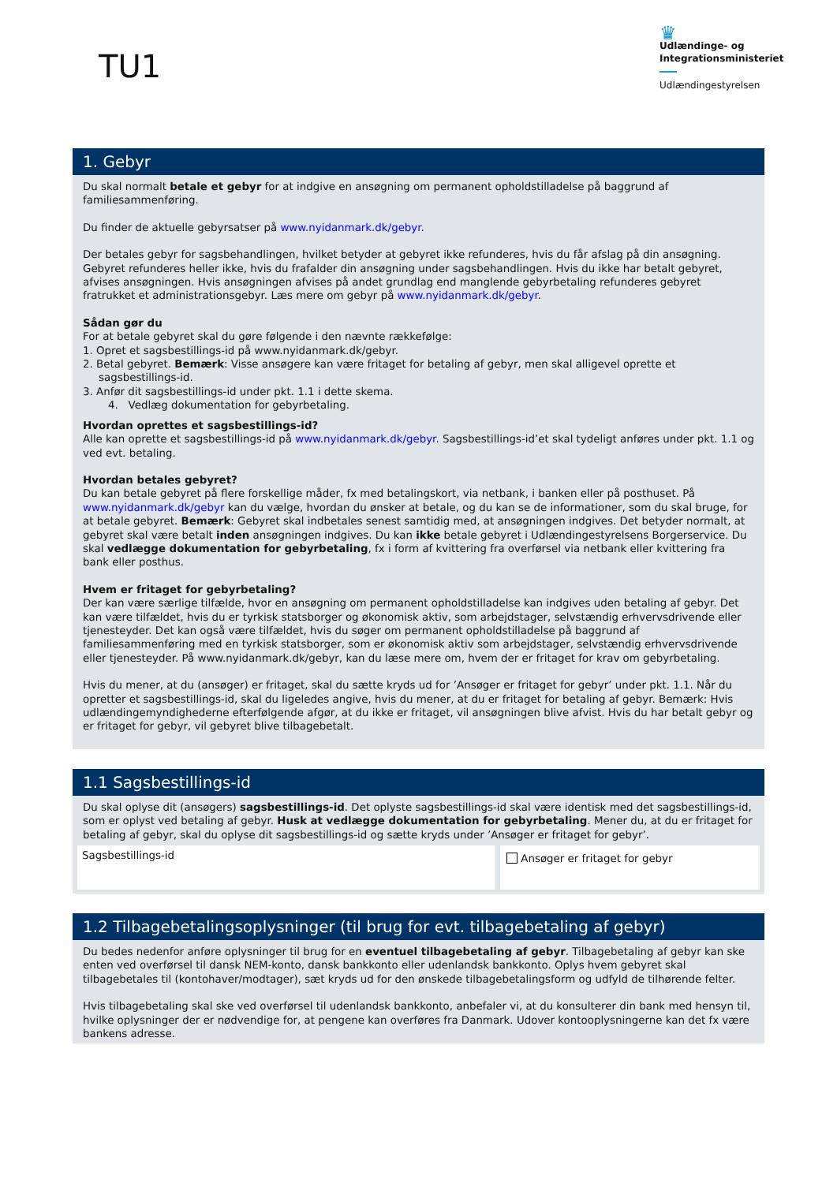TU1
♛
Udlændinge- og
Integrationsministeriet
Udlændingestyrelsen
1. Gebyr
Du skal normalt betale et gebyr for at indgive en ansøgning om permanent opholdstilladelse på baggrund af familiesammenføring.
Du finder de aktuelle gebyrsatser på www.nyidanmark.dk/gebyr.
Der betales gebyr for sagsbehandlingen, hvilket betyder at gebyret ikke refunderes, hvis du får afslag på din ansøgning. Gebyret refunderes heller ikke, hvis du frafalder din ansøgning under sagsbehandlingen. Hvis du ikke har betalt gebyret, afvises ansøgningen. Hvis ansøgningen afvises på andet grundlag end manglende gebyrbetaling refunderes gebyret fratrukket et administrationsgebyr. Læs mere om gebyr på www.nyidanmark.dk/gebyr.
Sådan gør du
For at betale gebyret skal du gøre følgende i den nævnte rækkefølge:
1. Opret et sagsbestillings-id på www.nyidanmark.dk/gebyr.
2. Betal gebyret. Bemærk: Visse ansøgere kan være fritaget for betaling af gebyr, men skal alligevel oprette et sagsbestillings-id.
3. Anfør dit sagsbestillings-id under pkt. 1.1 i dette skema.
4. Vedlæg dokumentation for gebyrbetaling.
Hvordan oprettes et sagsbestillings-id?
Alle kan oprette et sagsbestillings-id på www.nyidanmark.dk/gebyr. Sagsbestillings-id’et skal tydeligt anføres under pkt. 1.1 og ved evt. betaling.
Hvordan betales gebyret?
Du kan betale gebyret på flere forskellige måder, fx med betalingskort, via netbank, i banken eller på posthuset. På www.nyidanmark.dk/gebyr kan du vælge, hvordan du ønsker at betale, og du kan se de informationer, som du skal bruge, for at betale gebyret. Bemærk: Gebyret skal indbetales senest samtidig med, at ansøgningen indgives. Det betyder normalt, at gebyret skal være betalt inden ansøgningen indgives. Du kan ikke betale gebyret i Udlændingestyrelsens Borgerservice. Du skal vedlægge dokumentation for gebyrbetaling, fx i form af kvittering fra overførsel via netbank eller kvittering fra bank eller posthus.
Hvem er fritaget for gebyrbetaling?
Der kan være særlige tilfælde, hvor en ansøgning om permanent opholdstilladelse kan indgives uden betaling af gebyr. Det kan være tilfældet, hvis du er tyrkisk statsborger og økonomisk aktiv, som arbejdstager, selvstændig erhvervsdrivende eller tjenesteyder. Det kan også være tilfældet, hvis du søger om permanent opholdstilladelse på baggrund af familiesammenføring med en tyrkisk statsborger, som er økonomisk aktiv som arbejdstager, selvstændig erhvervsdrivende eller tjenesteyder. På www.nyidanmark.dk/gebyr, kan du læse mere om, hvem der er fritaget for krav om gebyrbetaling.
Hvis du mener, at du (ansøger) er fritaget, skal du sætte kryds ud for ’Ansøger er fritaget for gebyr’ under pkt. 1.1. Når du opretter et sagsbestillings-id, skal du ligeledes angive, hvis du mener, at du er fritaget for betaling af gebyr. Bemærk: Hvis udlændingemyndighederne efterfølgende afgør, at du ikke er fritaget, vil ansøgningen blive afvist. Hvis du har betalt gebyr og er fritaget for gebyr, vil gebyret blive tilbagebetalt.
1.1 Sagsbestillings-id
Du skal oplyse dit (ansøgers) sagsbestillings-id. Det oplyste sagsbestillings-id skal være identisk med det sagsbestillings-id, som er oplyst ved betaling af gebyr. Husk at vedlægge dokumentation for gebyrbetaling. Mener du, at du er fritaget for betaling af gebyr, skal du oplyse dit sagsbestillings-id og sætte kryds under ’Ansøger er fritaget for gebyr’.
Sagsbestillings-id
Ansøger er fritaget for gebyr
1.2 Tilbagebetalingsoplysninger (til brug for evt. tilbagebetaling af gebyr)
Du bedes nedenfor anføre oplysninger til brug for en eventuel tilbagebetaling af gebyr. Tilbagebetaling af gebyr kan ske enten ved overførsel til dansk NEM-konto, dansk bankkonto eller udenlandsk bankkonto. Oplys hvem gebyret skal tilbagebetales til (kontohaver/modtager), sæt kryds ud for den ønskede tilbagebetalingsform og udfyld de tilhørende felter.
Hvis tilbagebetaling skal ske ved overførsel til udenlandsk bankkonto, anbefaler vi, at du konsulterer din bank med hensyn til, hvilke oplysninger der er nødvendige for, at pengene kan overføres fra Danmark. Udover kontooplysningerne kan det fx være bankens adresse.